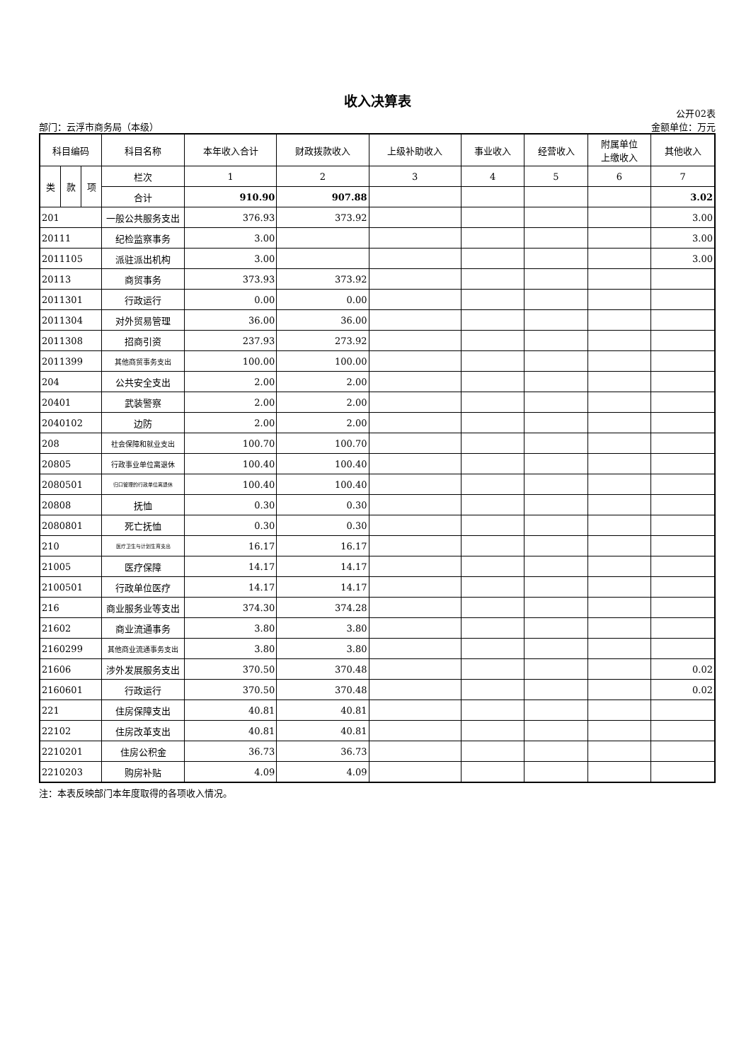收入决算表
部门：云浮市商务局（本级） 公开02表
金额单位：万元
| 科目编码 | | | 科目名称 | 本年收入合计 | 财政拨款收入 | 上级补助收入 | 事业收入 | 经营收入 | 附属单位 上缴收入 | 其他收入 |
| --- | --- | --- | --- | --- | --- | --- | --- | --- | --- | --- |
| 类 | 款 | 项 | 栏次 | 1 | 2 | 3 | 4 | 5 | 6 | 7 |
| | | | 合计 | 910.90 | 907.88 | | | | | 3.02 |
| 201 | | | 一般公共服务支出 | 376.93 | 373.92 | | | | | 3.00 |
| 20111 | | | 纪检监察事务 | 3.00 | | | | | | 3.00 |
| 2011105 | | | 派驻派出机构 | 3.00 | | | | | | 3.00 |
| 20113 | | | 商贸事务 | 373.93 | 373.92 | | | | | |
| 2011301 | | | 行政运行 | 0.00 | 0.00 | | | | | |
| 2011304 | | | 对外贸易管理 | 36.00 | 36.00 | | | | | |
| 2011308 | | | 招商引资 | 237.93 | 273.92 | | | | | |
| 2011399 | | | 其他商贸事务支出 | 100.00 | 100.00 | | | | | |
| 204 | | | 公共安全支出 | 2.00 | 2.00 | | | | | |
| 20401 | | | 武装警察 | 2.00 | 2.00 | | | | | |
| 2040102 | | | 边防 | 2.00 | 2.00 | | | | | |
| 208 | | | 社会保障和就业支出 | 100.70 | 100.70 | | | | | |
| 20805 | | | 行政事业单位离退休 | 100.40 | 100.40 | | | | | |
| 2080501 | | | 归口管理的行政单位离退休 | 100.40 | 100.40 | | | | | |
| 20808 | | | 抚恤 | 0.30 | 0.30 | | | | | |
| 2080801 | | | 死亡抚恤 | 0.30 | 0.30 | | | | | |
| 210 | | | 医疗卫生与计划生育支出 | 16.17 | 16.17 | | | | | |
| 21005 | | | 医疗保障 | 14.17 | 14.17 | | | | | |
| 2100501 | | | 行政单位医疗 | 14.17 | 14.17 | | | | | |
| 216 | | | 商业服务业等支出 | 374.30 | 374.28 | | | | | |
| 21602 | | | 商业流通事务 | 3.80 | 3.80 | | | | | |
| 2160299 | | | 其他商业流通事务支出 | 3.80 | 3.80 | | | | | |
| 21606 | | | 涉外发展服务支出 | 370.50 | 370.48 | | | | | 0.02 |
| 2160601 | | | 行政运行 | 370.50 | 370.48 | | | | | 0.02 |
| 221 | | | 住房保障支出 | 40.81 | 40.81 | | | | | |
| 22102 | | | 住房改革支出 | 40.81 | 40.81 | | | | | |
| 2210201 | | | 住房公积金 | 36.73 | 36.73 | | | | | |
| 2210203 | | | 购房补贴 | 4.09 | 4.09 | | | | | |
注：本表反映部门本年度取得的各项收入情况。